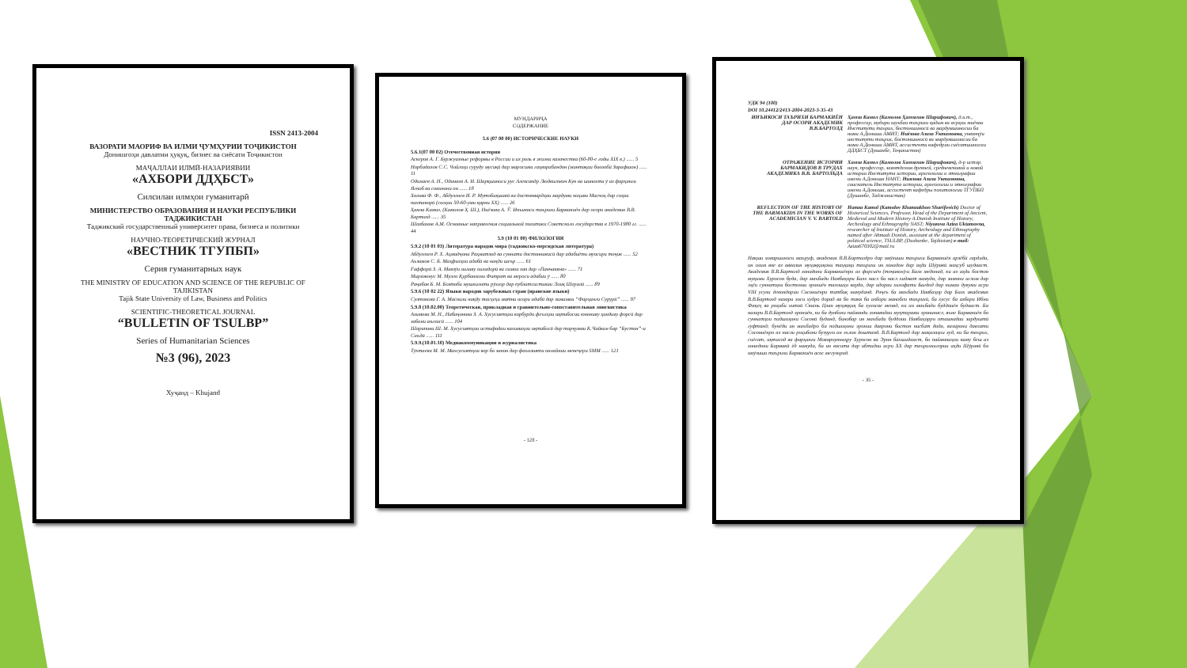ISSN 2413-2004
ВАЗОРАТИ МАОРИФ ВА ИЛМИ ҶУМҲУРИИ ТОҶИКИСТОН
Донишгоҳи давлатии ҳуқуқ, бизнес ва сиёсати Тоҷикистон
МАҶАЛЛАИ ИЛМӢ-НАЗАРИЯВИИ
«АХБОРИ ДДҲБСТ»
Силсилаи илмҳои гуманитарӣ
МИНИСТЕРСТВО ОБРАЗОВАНИЯ И НАУКИ РЕСПУБЛИКИ ТАДЖИКИСТАН
Таджикский государственный университет права, бизнеса и политики
НАУЧНО-ТЕОРЕТИЧЕСКИЙ ЖУРНАЛ
«ВЕСТНИК ТГУПБП»
Серия гуманитарных наук
THE MINISTRY OF EDUCATION AND SCIENCE OF THE REPUBLIC OF TAJIKISTAN
Tajik State University of Law, Business and Politics
SCIENTIFIC-THEORETICAL JOURNAL
“BULLETIN OF TSULBP”
Series of Humanitarian Sciences
№3 (96), 2023
Хуҷанд – Khujand
МУНДАРИҶА
СОДЕРЖАНИЕ
5.6 (07 00 00) ИСТОРИЧЕСКИЕ НАУКИ
5.6.1(07 00 02) Отечественная история
Аскеров А. Г. Буржуазные реформы в России и их роль в жизни казачества (60-80-е годы XIX в.) ...... 5
Норбадалов С.С. Чойгоҳи суруду мусиқӣ дар маросими гаҳворабандон (минтақаи болообӣ Зарафшон) ...... 11
Одинаев А. Н., Одинаев А. И. Шарқшиноси рус Александр Людвигович Кун ва шинохти ӯ аз фарҳанги Ягноб ва сокинони он ...... 18
Холова Ф. Ф., Абдуллоев И. Р. Мутобиқшавӣ ва достонвардҳои мардуми ноҳияи Масчоҳ дар соҳаи пахтакорӣ (солҳои 50-60-уми қарни XX) ...... 26
Ҳамза Камол, (Камолов Ҳ. Ш.), Ниёзова А. Ӯ. Инъикоси таърихи Бармакиён дар осори академик В.В. Бартолд ...... 35
Шахбанов А.М. Основные направления социальной политики Советского государства в 1970-1980 гг. ...... 44
5.9 (10 01 00) ФИЛОЛОГИЯ
5.9.2 (10 01 03) Литература народов мира (таджикско-персидская литература)
Абдуллоев Р. Х. Аҳмадҷони Раҳматзод ва суннати достоннависӣ дар адабиёти муосири тоҷик ...... 52
Аъзамов С. Б. Маҳфилҳои адабӣ ва нақди шеър ...... 61
Ғаффорӣ З. А. Мавзӯи оилаву оиладорӣ ва симои зан дар «Панчакяна» ...... 71
Мирзоюнус М. Мулло Қурбонхони Фитрат ва мероси адабии ӯ ...... 80
Раҷабов Б. М. Бозтоби мушкилоти рӯзгор дар публитсистикаи Лоиқ Шералӣ ...... 89
5.9.6 (10 02 22) Языки народов зарубежных стран (иранские языки)
Султонова Г. А. Масоили нақду тасҳеҳи матни осори адабӣ дар замимаи “Фарҳанги Сурурӣ” ...... 97
5.9.8 (10.02.00) Теоретическая, прикладная и сравнительно-сопоставительная лингвистика
Азимова М. Н., Набиҷонова З. А. Хусусиятҳои корбурди феълҳои иқтибосии юнониву ҳиндиву форсӣ дар забони англисӣ ...... 104
Шарипова Ш. М. Хусусиятҳои истифодаи калимаҳои иқтибосӣ дар тарҷумаи К.Чайкин бар “Бустон”-и Саъдӣ ...... 111
5.9.9.(10.01.10) Медиакоммуникации и журналистика
Тӯхтаева М. М. Махсусиятҳои кор бо занон дар фаъолияти онлайнии менеҷери SMM ...... 121
- 128 -
УДК 94 (100)
DOI 10.24412/2413-2004-2023-3-35-43
ИНЪИКОСИ ТАЪРИХИ БАРМАКИЁН ДАР ОСОРИ АКАДЕМИК В.В.БАРТОЛД
Ҳамза Камол (Камолов Ҳамзахон Шарифович), д.и.т., профессор, мудири шуъбаи таърихи қадим ва асрҳои миёнаи Институти таърих, бостоншиносӣ ва мардумшиносии ба номи А.Дониши АМИТ; Ниёзова Азиза Ӯктамовна, унвонҷӯи институти таърих, бостоншиносӣ ва мардумшиносии ба номи А.Дониши АМИТ, ассистенти кафедраи сиёсатшиносии ДДҲБСТ (Душанбе, Тоҷикистон)
ОТРАЖЕНИЕ ИСТОРИИ БАРМАКИДОВ В ТРУДАХ АКАДЕМИКА В.В. БАРТОЛЬДА
Хамза Камол (Камолов Хамзахон Шарифович), д-р истор. наук, профессор, завотделом древней, средневековой и новой истории Института истории, археологии и этнографии имени А.Дониша НАНТ; Ниязова Азиза Уктамовна, соискатель Института истории, археологии и этнографии имени А.Дониша, ассистент кафедры политологии ТГУПБП (Душанбе, Таджикистан)
REFLECTION OF THE HISTORY OF THE BARMAKIDS IN THE WORKS OF ACADEMICIAN V. V. BARTOLD
Hamza Kamol (Kamolov Khamzakhon Sharifovich) Doctor of Historical Sciences, Professor, Head of the Department of Ancient, Medieval and Modern History A.Donish Institute of History, Archeology and Ethnography NAST; Niyozova Aziza Uktamovna, researcher of Institute of History, Archeology and Ethnography named after Ahmadi Donish, assistant at the department of political science, TSULBP, (Dushanbe, Tajikistan) e-mail: Aziza670302@mail.ru
Нақши ховаршиноси маъруф, академик В.В.Бартолдро дар омӯзиши таърихи Бармакиён арзёбӣ гардида, ин олим яке аз аввалин муҳаққиқони таҳқиқи таърихи ин хонадон дар аҳди Шӯравӣ маҳсуб шудааст. Академик В.В.Бартолд хонадони Бармакиёнро аз форсиён (тоҷикон)-и Балх медонад, ки аз аҳди бостон муқими Хуросон буда, дар маъбади Навбаҳори Балх насл ба насл хидмат намуда, дар замони ислом дар эҳёи суннатҳои бостонии эрониён талошҳо карда, дар идораи хилофати Бағдод дар нимаи дувуми асри VIII усули девондории Сосониёнро татбиқ намуданд. Роҷеъ ба маъбади Навбаҳор дар Балх академик В.В.Бартолд назари хоси худро дорад ва бо такя ба ахбори манобеи таърихӣ, ба хусус ба ахбори Ибни Фақеҳ ва роҳиби хитоӣ Сюань Цзан муҳаққиқ ба хулосае меояд, ки ин маъбади буддоиён будааст. Ба назари В.В.Бартолд эрониён, ки ба дунболи пайванди хонаводаи муҳтарами эронинасл, яъне Бармакиён бо суннатҳои подшоҳони Сосонӣ буданд, бинобар ин маъбади буддоии Навбаҳорро оташкадаи зардуштӣ гуфтанд; бунёди ин маъбадро ба подшоҳони эронии даврони бостон нисбат дода, вазирони давлати Сосониёнро аз насли роҳибони бузурги он эълон доштанд. В.В.Бартолд дар мақолаҳои худ, ки ба таърих, сиёсат, иқтисод ва фарҳанги Мовароуннаҳру Хуросон ва Эрон бахшидааст, бо паймонаҳои каму беш аз хонадони Бармакӣ ёд намуда, ба ин восита дар ибтидои асри XX дар таърихнигории аҳди Шӯравӣ ба омӯзиши таърихи Бармакиён асос мегузорад.
- 35 -